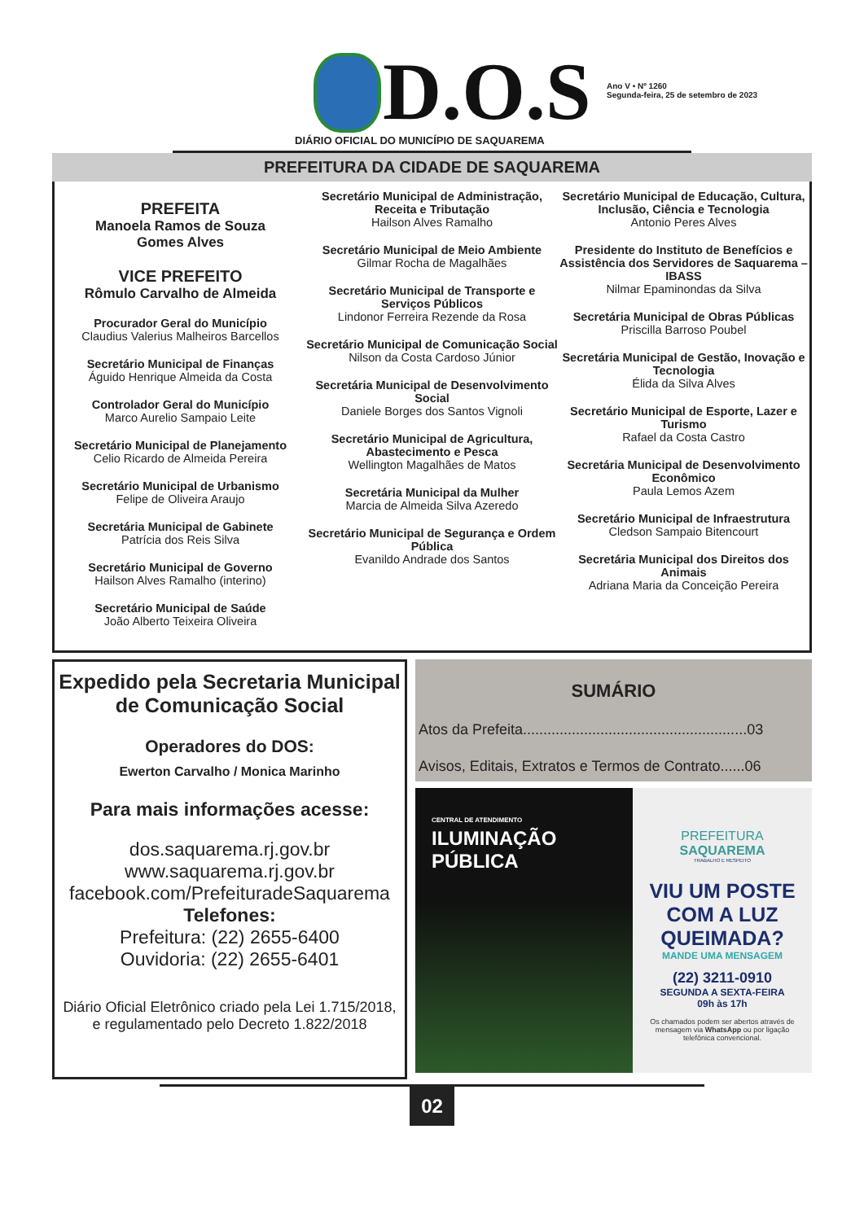D.O.S
Ano V • Nº 1260
Segunda-feira, 25 de setembro de 2023
DIÁRIO OFICIAL DO MUNICÍPIO DE SAQUAREMA
PREFEITURA DA CIDADE DE SAQUAREMA
PREFEITA
Manoela Ramos de Souza
Gomes Alves
VICE PREFEITO
Rômulo Carvalho de Almeida
Procurador Geral do Município
Claudius Valerius Malheiros Barcellos
Secretário Municipal de Finanças
Águido Henrique Almeida da Costa
Controlador Geral do Município
Marco Aurelio Sampaio Leite
Secretário Municipal de Planejamento
Celio Ricardo de Almeida Pereira
Secretário Municipal de Urbanismo
Felipe de Oliveira Araujo
Secretária Municipal de Gabinete
Patrícia dos Reis Silva
Secretário Municipal de Governo
Hailson Alves Ramalho (interino)
Secretário Municipal de Saúde
João Alberto Teixeira Oliveira
Secretário Municipal de Administração, Receita e Tributação
Hailson Alves Ramalho
Secretário Municipal de Meio Ambiente
Gilmar Rocha de Magalhães
Secretário Municipal de Transporte e Serviços Públicos
Lindonor Ferreira Rezende da Rosa
Secretário Municipal de Comunicação Social
Nilson da Costa Cardoso Júnior
Secretária Municipal de Desenvolvimento Social
Daniele Borges dos Santos Vignoli
Secretário Municipal de Agricultura, Abastecimento e Pesca
Wellington Magalhães de Matos
Secretária Municipal da Mulher
Marcia de Almeida Silva Azeredo
Secretário Municipal de Segurança e Ordem Pública
Evanildo Andrade dos Santos
Secretário Municipal de Educação, Cultura, Inclusão, Ciência e Tecnologia
Antonio Peres Alves
Presidente do Instituto de Benefícios e Assistência dos Servidores de Saquarema – IBASS
Nilmar Epaminondas da Silva
Secretária Municipal de Obras Públicas
Priscilla Barroso Poubel
Secretária Municipal de Gestão, Inovação e Tecnologia
Élida da Silva Alves
Secretário Municipal de Esporte, Lazer e Turismo
Rafael da Costa Castro
Secretária Municipal de Desenvolvimento Econômico
Paula Lemos Azem
Secretário Municipal de Infraestrutura
Cledson Sampaio Bitencourt
Secretária Municipal dos Direitos dos Animais
Adriana Maria da Conceição Pereira
Expedido pela Secretaria Municipal
de Comunicação Social
Operadores do DOS:
Ewerton Carvalho / Monica Marinho
Para mais informações acesse:
dos.saquarema.rj.gov.br
www.saquarema.rj.gov.br
facebook.com/PrefeituradeSaquarema
Telefones:
Prefeitura: (22) 2655-6400
Ouvidoria: (22) 2655-6401
Diário Oficial Eletrônico criado pela Lei 1.715/2018,
e regulamentado pelo Decreto 1.822/2018
SUMÁRIO
Atos da Prefeita.......................................................03
Avisos, Editais, Extratos e Termos de Contrato......06
CENTRAL DE ATENDIMENTO
ILUMINAÇÃO
PÚBLICA
PREFEITURA
SAQUAREMA
TRABALHO E RESPEITO
VIU UM POSTE COM A LUZ QUEIMADA?
MANDE UMA MENSAGEM
(22) 3211-0910
SEGUNDA A SEXTA-FEIRA
09h às 17h
Os chamados podem ser abertos através de mensagem via WhatsApp ou por ligação telefônica convencional.
02